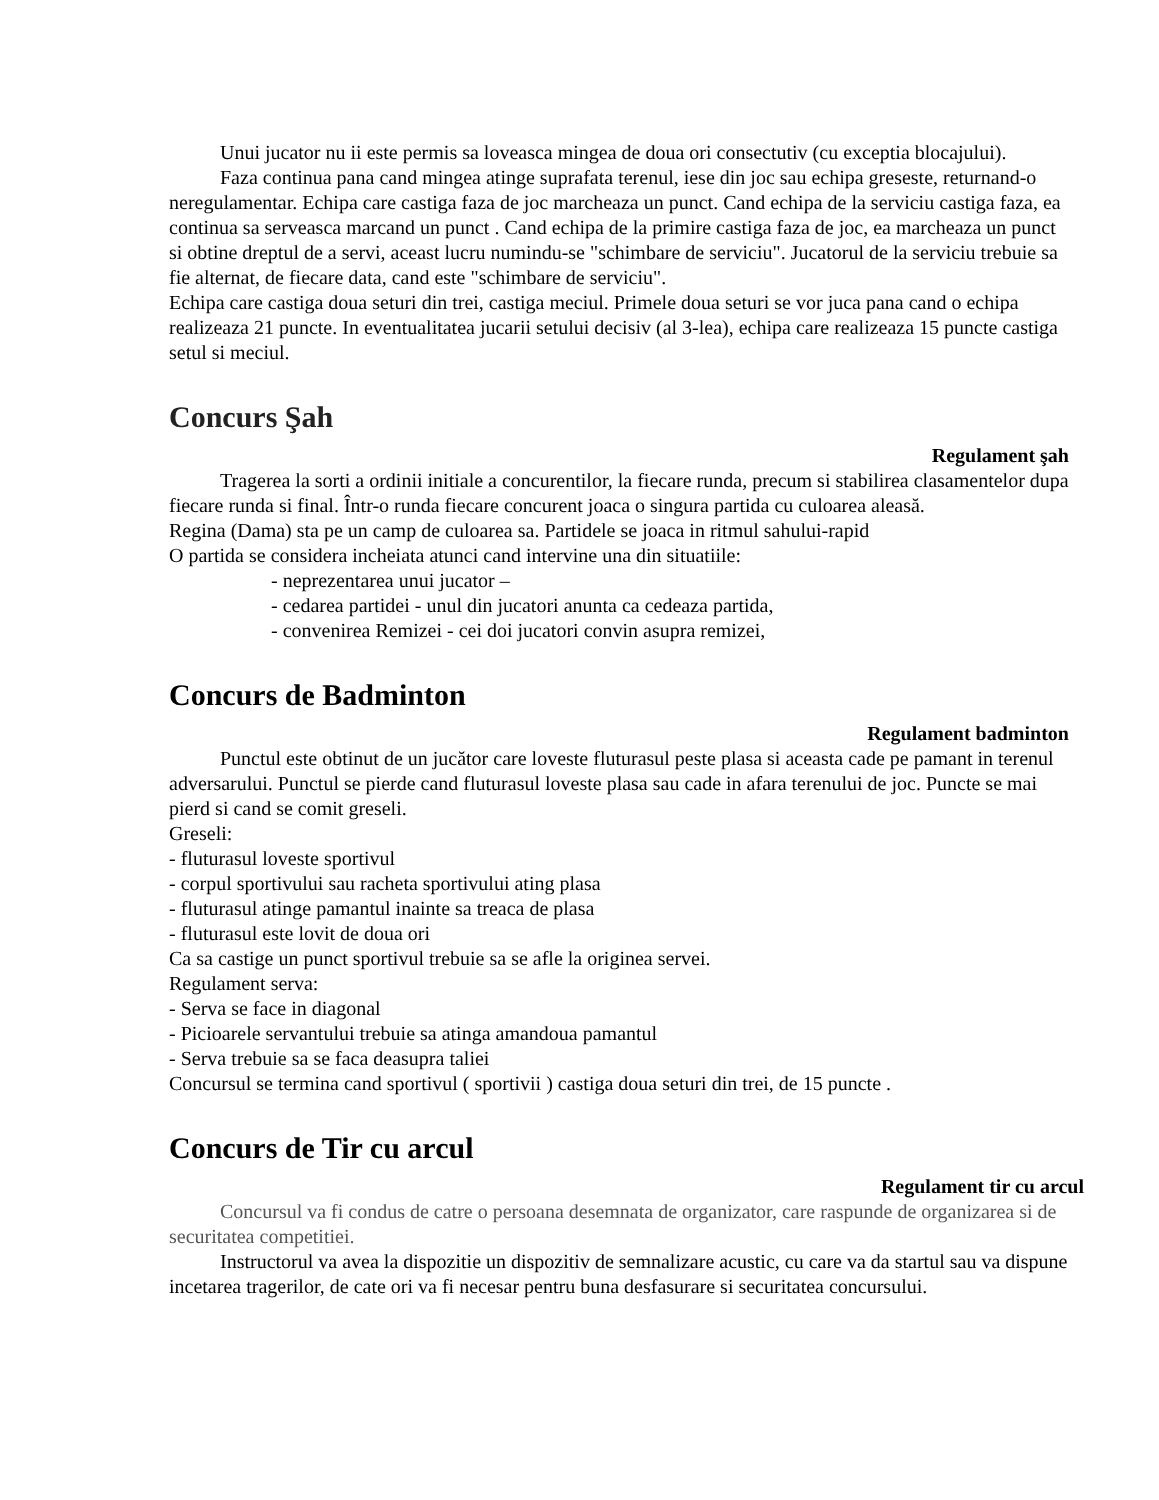Unui jucator nu ii este permis sa loveasca mingea de doua ori consectutiv (cu exceptia blocajului).
Faza continua pana cand mingea atinge suprafata terenul, iese din joc sau echipa greseste, returnand-o neregulamentar. Echipa care castiga faza de joc marcheaza un punct. Cand echipa de la serviciu castiga faza, ea continua sa serveasca marcand un punct . Cand echipa de la primire castiga faza de joc, ea marcheaza un punct si obtine dreptul de a servi, aceast lucru numindu-se "schimbare de serviciu". Jucatorul de la serviciu trebuie sa fie alternat, de fiecare data, cand este "schimbare de serviciu".
Echipa care castiga doua seturi din trei, castiga meciul. Primele doua seturi se vor juca pana cand o echipa realizeaza 21 puncte. In eventualitatea jucarii setului decisiv (al 3-lea), echipa care realizeaza 15 puncte castiga setul si meciul.
Concurs Şah
Regulament şah
Tragerea la sorti a ordinii initiale a concurentilor, la fiecare runda, precum si stabilirea clasamentelor dupa fiecare runda si final. Într-o runda fiecare concurent joaca o singura partida cu culoarea aleasă.
Regina (Dama) sta pe un camp de culoarea sa. Partidele se joaca in ritmul sahului-rapid
O partida se considera incheiata atunci cand intervine una din situatiile:
- neprezentarea unui jucator –
- cedarea partidei - unul din jucatori anunta ca cedeaza partida,
- convenirea Remizei - cei doi jucatori convin asupra remizei,
Concurs de Badminton
Regulament badminton
Punctul este obtinut de un jucător care loveste fluturasul peste plasa si aceasta cade pe pamant in terenul adversarului. Punctul se pierde cand fluturasul loveste plasa sau cade in afara terenului de joc. Puncte se mai pierd si cand se comit greseli.
Greseli:
- fluturasul loveste sportivul
- corpul sportivului sau racheta sportivului ating plasa
- fluturasul atinge pamantul inainte sa treaca de plasa
- fluturasul este lovit de doua ori
Ca sa castige un punct sportivul trebuie sa se afle la originea servei.
Regulament serva:
- Serva se face in diagonal
- Picioarele servantului trebuie sa atinga amandoua pamantul
- Serva trebuie sa se faca deasupra taliei
Concursul se termina cand sportivul ( sportivii ) castiga doua seturi din trei, de 15 puncte .
Concurs de Tir cu arcul
Regulament tir cu arcul
Concursul va fi condus de catre o persoana desemnata de organizator, care raspunde de organizarea si de securitatea competitiei.
Instructorul va avea la dispozitie un dispozitiv de semnalizare acustic, cu care va da startul sau va dispune incetarea tragerilor, de cate ori va fi necesar pentru buna desfasurare si securitatea concursului.